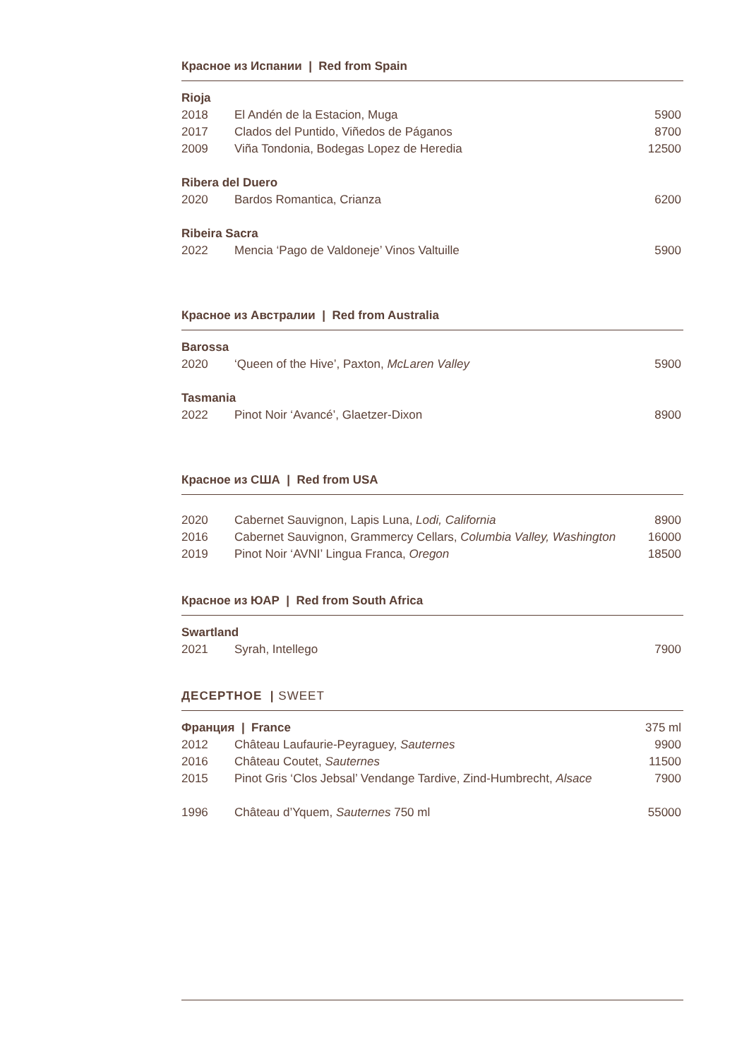Красное из Испании | Red from Spain
| Rioja | | |
| --- | --- | --- |
| 2018 | El Andén de la Estacion, Muga | 5900 |
| 2017 | Clados del Puntido, Viñedos de Páganos | 8700 |
| 2009 | Viña Tondonia, Bodegas Lopez de Heredia | 12500 |
| Ribera del Duero | | |
| 2020 | Bardos Romantica, Crianza | 6200 |
| Ribeira Sacra | | |
| 2022 | Mencia ‘Pago de Valdoneje’ Vinos Valtuille | 5900 |
Красное из Австралии | Red from Australia
| Barossa | | |
| --- | --- | --- |
| 2020 | ‘Queen of the Hive’, Paxton, McLaren Valley | 5900 |
| Tasmania | | |
| 2022 | Pinot Noir ‘Avancé’, Glaetzer-Dixon | 8900 |
Красное из США | Red from USA
| 2020 | Cabernet Sauvignon, Lapis Luna, Lodi, California | 8900 |
| 2016 | Cabernet Sauvignon, Grammercy Cellars, Columbia Valley, Washington | 16000 |
| 2019 | Pinot Noir ‘AVNI’ Lingua Franca, Oregon | 18500 |
Красное из ЮАР | Red from South Africa
| Swartland | | |
| --- | --- | --- |
| 2021 | Syrah, Intellego | 7900 |
ДЕСЕРТНОЕ | SWEET
| Франция / France | | 375 ml |
| 2012 | Château Laufaurie-Peyraguey, Sauternes | 9900 |
| 2016 | Château Coutet, Sauternes | 11500 |
| 2015 | Pinot Gris ‘Clos Jebsal’ Vendange Tardive, Zind-Humbrecht, Alsace | 7900 |
| 1996 | Château d’Yquem, Sauternes 750 ml | 55000 |